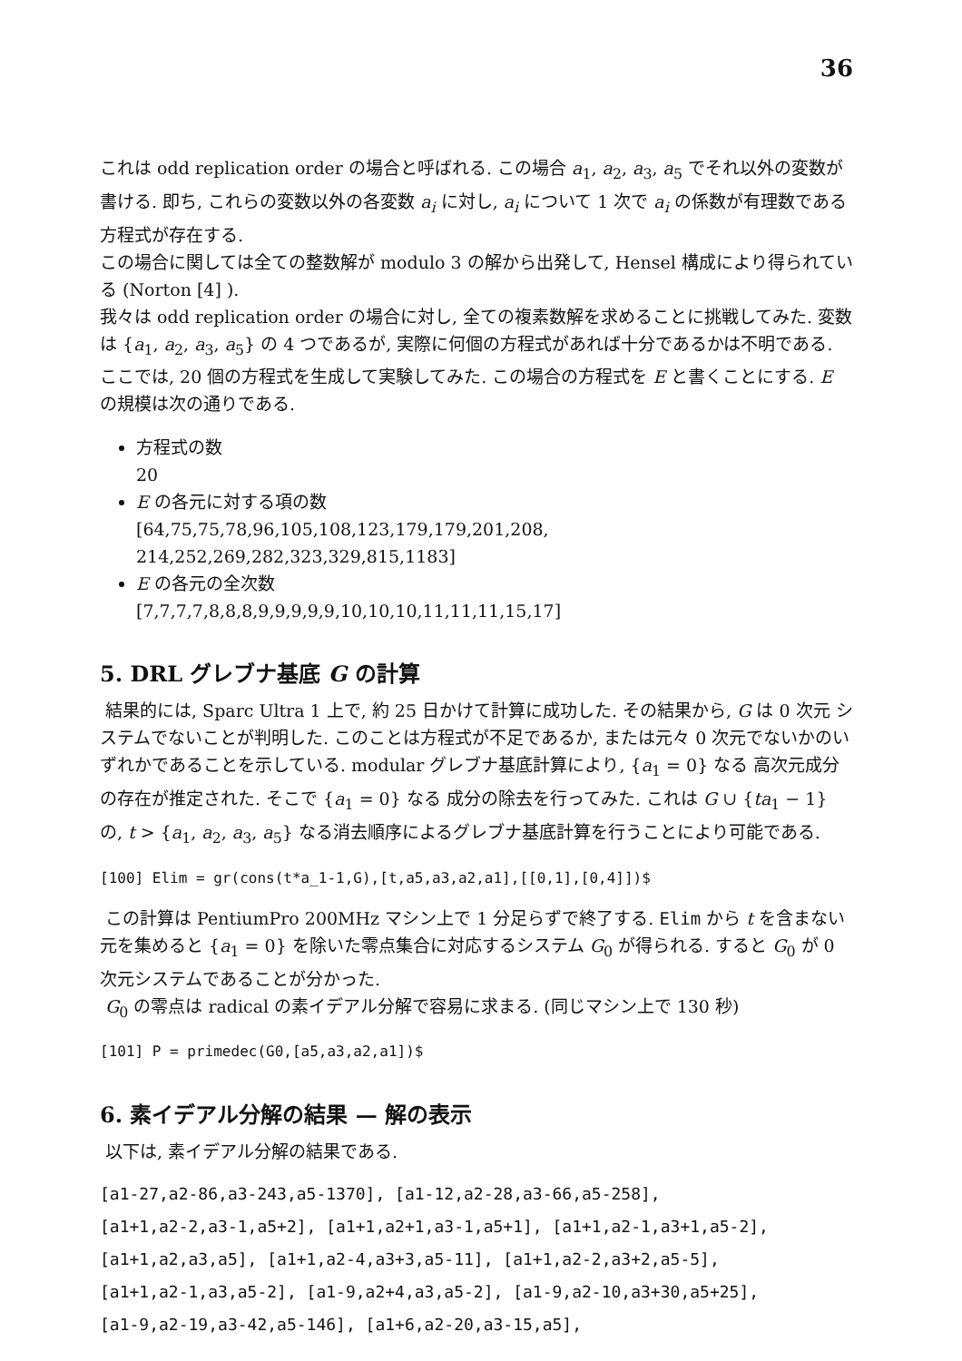36
これは odd replication order の場合と呼ばれる. この場合 a<sub>1</sub>, a<sub>2</sub>, a<sub>3</sub>, a<sub>5</sub> でそれ以外の変数が書ける. 即ち, これらの変数以外の各変数 a<sub>i</sub> に対し, a<sub>i</sub> について 1 次で a<sub>i</sub> の係数が有理数である方程式が存在する.
この場合に関しては全ての整数解が modulo 3 の解から出発して, Hensel 構成により得られている (Norton [4] ).
我々は odd replication order の場合に対し, 全ての複素数解を求めることに挑戦してみた. 変数は {a<sub>1</sub>, a<sub>2</sub>, a<sub>3</sub>, a<sub>5</sub>} の 4 つであるが, 実際に何個の方程式があれば十分であるかは不明である. ここでは, 20 個の方程式を生成して実験してみた. この場合の方程式を E と書くことにする. E の規模は次の通りである.
方程式の数
20
E の各元に対する項の数
[64,75,75,78,96,105,108,123,179,179,201,208, 214,252,269,282,323,329,815,1183]
E の各元の全次数
[7,7,7,7,8,8,8,9,9,9,9,9,10,10,10,11,11,11,15,17]
5. DRL グレブナ基底 G の計算
結果的には, Sparc Ultra 1 上で, 約 25 日かけて計算に成功した. その結果から, G は 0 次元 システムでないことが判明した. このことは方程式が不足であるか, または元々 0 次元でないかのいずれかであることを示している. modular グレブナ基底計算により, {a<sub>1</sub> = 0} なる 高次元成分の存在が推定された. そこで {a<sub>1</sub> = 0} なる 成分の除去を行ってみた. これは G ∪ {ta<sub>1</sub> − 1} の, t > {a<sub>1</sub>, a<sub>2</sub>, a<sub>3</sub>, a<sub>5</sub>} なる消去順序によるグレブナ基底計算を行うことにより可能である.
[100] Elim = gr(cons(t*a_1-1,G),[t,a5,a3,a2,a1],[[0,1],[0,4]])$
この計算は PentiumPro 200MHz マシン上で 1 分足らずで終了する. Elim から t を含まない元を集めると {a<sub>1</sub> = 0} を除いた零点集合に対応するシステム G<sub>0</sub> が得られる. すると G<sub>0</sub> が 0 次元システムであることが分かった.
G<sub>0</sub> の零点は radical の素イデアル分解で容易に求まる. (同じマシン上で 130 秒)
[101] P = primedec(G0,[a5,a3,a2,a1])$
6. 素イデアル分解の結果 — 解の表示
以下は, 素イデアル分解の結果である.
[a1-27,a2-86,a3-243,a5-1370], [a1-12,a2-28,a3-66,a5-258],
[a1+1,a2-2,a3-1,a5+2], [a1+1,a2+1,a3-1,a5+1], [a1+1,a2-1,a3+1,a5-2],
[a1+1,a2,a3,a5], [a1+1,a2-4,a3+3,a5-11], [a1+1,a2-2,a3+2,a5-5],
[a1+1,a2-1,a3,a5-2], [a1-9,a2+4,a3,a5-2], [a1-9,a2-10,a3+30,a5+25],
[a1-9,a2-19,a3-42,a5-146], [a1+6,a2-20,a3-15,a5],